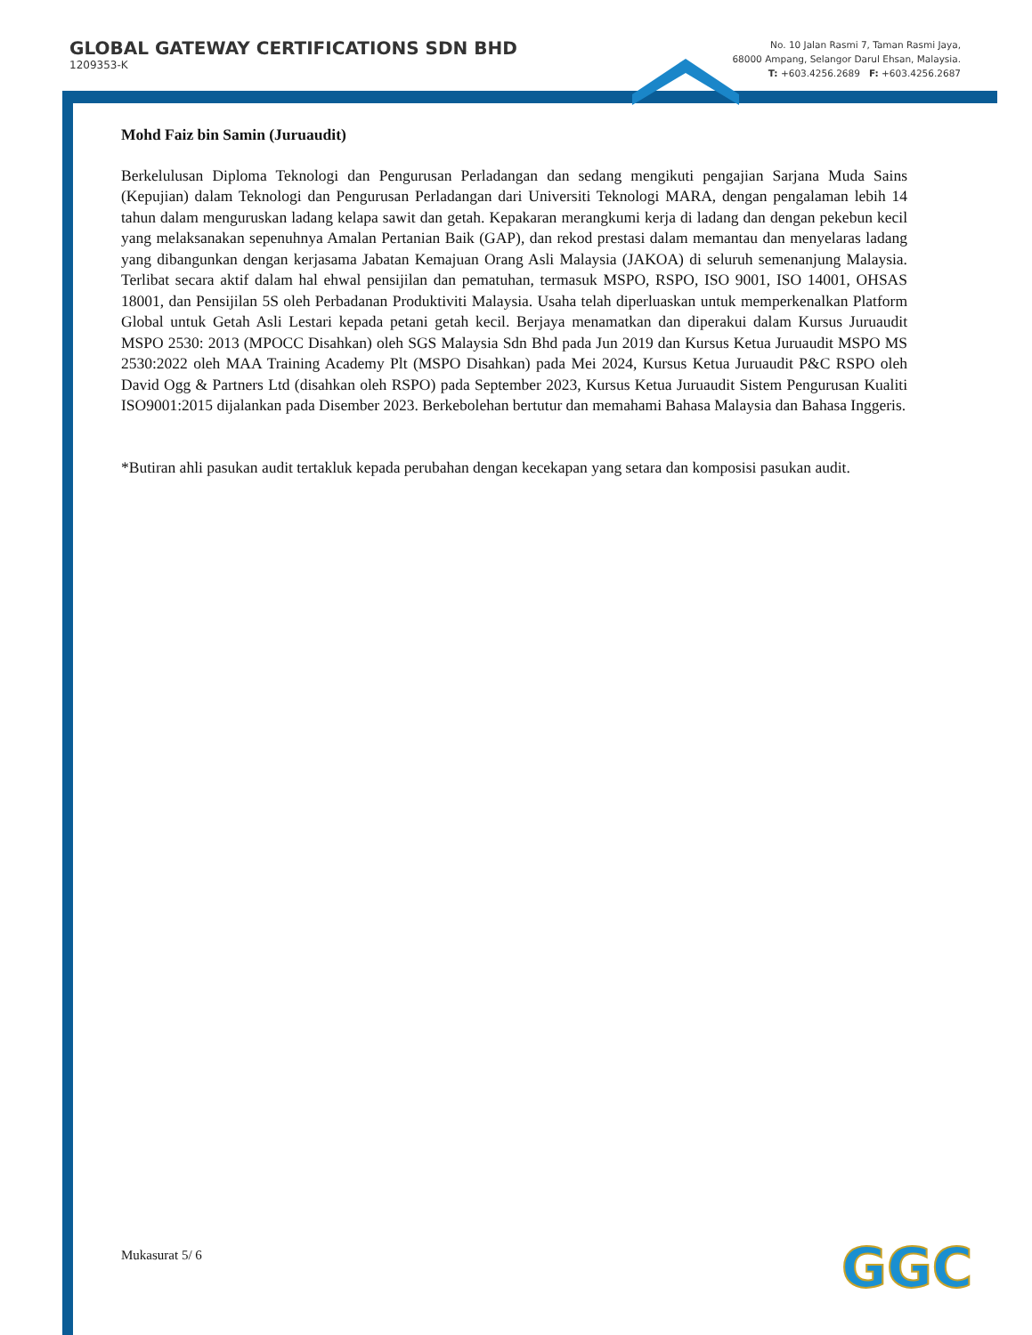GLOBAL GATEWAY CERTIFICATIONS SDN BHD
1209353-K
No. 10 Jalan Rasmi 7, Taman Rasmi Jaya,
68000 Ampang, Selangor Darul Ehsan, Malaysia.
T: +603.4256.2689 F: +603.4256.2687
Mohd Faiz bin Samin (Juruaudit)
Berkelulusan Diploma Teknologi dan Pengurusan Perladangan dan sedang mengikuti pengajian Sarjana Muda Sains (Kepujian) dalam Teknologi dan Pengurusan Perladangan dari Universiti Teknologi MARA, dengan pengalaman lebih 14 tahun dalam menguruskan ladang kelapa sawit dan getah. Kepakaran merangkumi kerja di ladang dan dengan pekebun kecil yang melaksanakan sepenuhnya Amalan Pertanian Baik (GAP), dan rekod prestasi dalam memantau dan menyelaras ladang yang dibangunkan dengan kerjasama Jabatan Kemajuan Orang Asli Malaysia (JAKOA) di seluruh semenanjung Malaysia. Terlibat secara aktif dalam hal ehwal pensijilan dan pematuhan, termasuk MSPO, RSPO, ISO 9001, ISO 14001, OHSAS 18001, dan Pensijilan 5S oleh Perbadanan Produktiviti Malaysia. Usaha telah diperluaskan untuk memperkenalkan Platform Global untuk Getah Asli Lestari kepada petani getah kecil. Berjaya menamatkan dan diperakui dalam Kursus Juruaudit MSPO 2530: 2013 (MPOCC Disahkan) oleh SGS Malaysia Sdn Bhd pada Jun 2019 dan Kursus Ketua Juruaudit MSPO MS 2530:2022 oleh MAA Training Academy Plt (MSPO Disahkan) pada Mei 2024, Kursus Ketua Juruaudit P&C RSPO oleh David Ogg & Partners Ltd (disahkan oleh RSPO) pada September 2023, Kursus Ketua Juruaudit Sistem Pengurusan Kualiti ISO9001:2015 dijalankan pada Disember 2023. Berkebolehan bertutur dan memahami Bahasa Malaysia dan Bahasa Inggeris.
*Butiran ahli pasukan audit tertakluk kepada perubahan dengan kecekapan yang setara dan komposisi pasukan audit.
Mukasurat 5/ 6 GGC